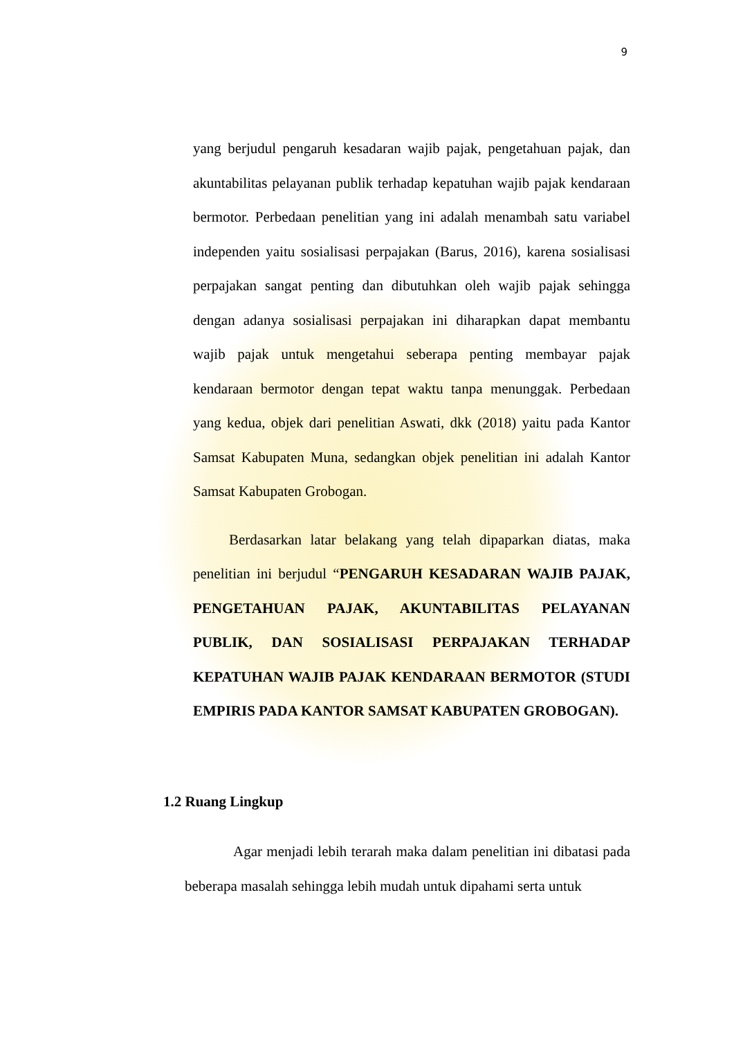9
yang berjudul pengaruh kesadaran wajib pajak, pengetahuan pajak, dan akuntabilitas pelayanan publik terhadap kepatuhan wajib pajak kendaraan bermotor. Perbedaan penelitian yang ini adalah menambah satu variabel independen yaitu sosialisasi perpajakan (Barus, 2016), karena sosialisasi perpajakan sangat penting dan dibutuhkan oleh wajib pajak sehingga dengan adanya sosialisasi perpajakan ini diharapkan dapat membantu wajib pajak untuk mengetahui seberapa penting membayar pajak kendaraan bermotor dengan tepat waktu tanpa menunggak. Perbedaan yang kedua, objek dari penelitian Aswati, dkk (2018) yaitu pada Kantor Samsat Kabupaten Muna, sedangkan objek penelitian ini adalah Kantor Samsat Kabupaten Grobogan.
Berdasarkan latar belakang yang telah dipaparkan diatas, maka penelitian ini berjudul “PENGARUH KESADARAN WAJIB PAJAK, PENGETAHUAN PAJAK, AKUNTABILITAS PELAYANAN PUBLIK, DAN SOSIALISASI PERPAJAKAN TERHADAP KEPATUHAN WAJIB PAJAK KENDARAAN BERMOTOR (STUDI EMPIRIS PADA KANTOR SAMSAT KABUPATEN GROBOGAN).
1.2 Ruang Lingkup
Agar menjadi lebih terarah maka dalam penelitian ini dibatasi pada beberapa masalah sehingga lebih mudah untuk dipahami serta untuk